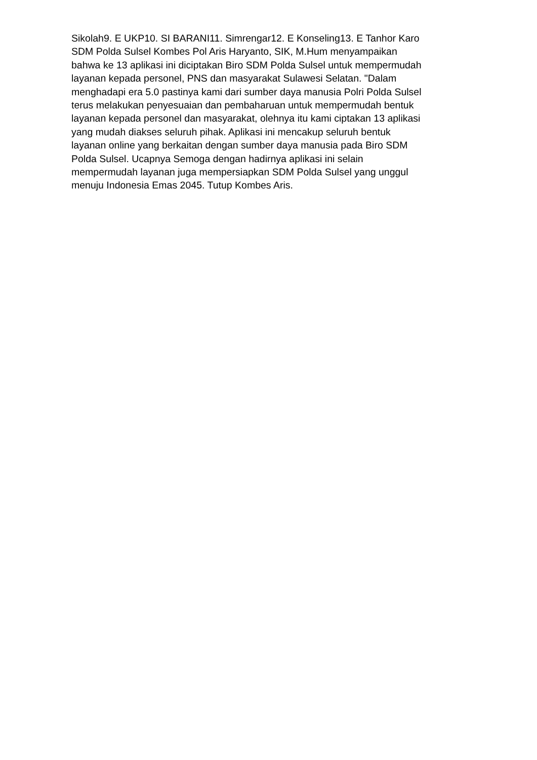Sikolah9. E UKP10. SI BARANI11. Simrengar12. E Konseling13. E Tanhor Karo SDM Polda Sulsel Kombes Pol Aris Haryanto, SIK, M.Hum menyampaikan bahwa ke 13 aplikasi ini diciptakan Biro SDM Polda Sulsel untuk mempermudah layanan kepada personel, PNS dan masyarakat Sulawesi Selatan. "Dalam menghadapi era 5.0 pastinya kami dari sumber daya manusia Polri Polda Sulsel terus melakukan penyesuaian dan pembaharuan untuk mempermudah bentuk layanan kepada personel dan masyarakat, olehnya itu kami ciptakan 13 aplikasi yang mudah diakses seluruh pihak. Aplikasi ini mencakup seluruh bentuk layanan online yang berkaitan dengan sumber daya manusia pada Biro SDM Polda Sulsel. Ucapnya Semoga dengan hadirnya aplikasi ini selain mempermudah layanan juga mempersiapkan SDM Polda Sulsel yang unggul menuju Indonesia Emas 2045. Tutup Kombes Aris.